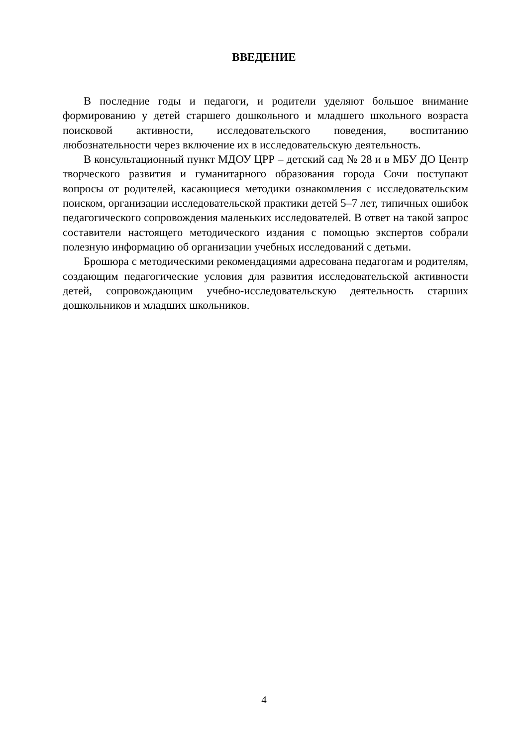ВВЕДЕНИЕ
В последние годы и педагоги, и родители уделяют большое внимание формированию у детей старшего дошкольного и младшего школьного возраста поисковой активности, исследовательского поведения, воспитанию любознательности через включение их в исследовательскую деятельность.
В консультационный пункт МДОУ ЦРР – детский сад № 28 и в МБУ ДО Центр творческого развития и гуманитарного образования города Сочи поступают вопросы от родителей, касающиеся методики ознакомления с исследовательским поиском, организации исследовательской практики детей 5–7 лет, типичных ошибок педагогического сопровождения маленьких исследователей. В ответ на такой запрос составители настоящего методического издания с помощью экспертов собрали полезную информацию об организации учебных исследований с детьми.
Брошюра с методическими рекомендациями адресована педагогам и родителям, создающим педагогические условия для развития исследовательской активности детей, сопровождающим учебно-исследовательскую деятельность старших дошкольников и младших школьников.
4